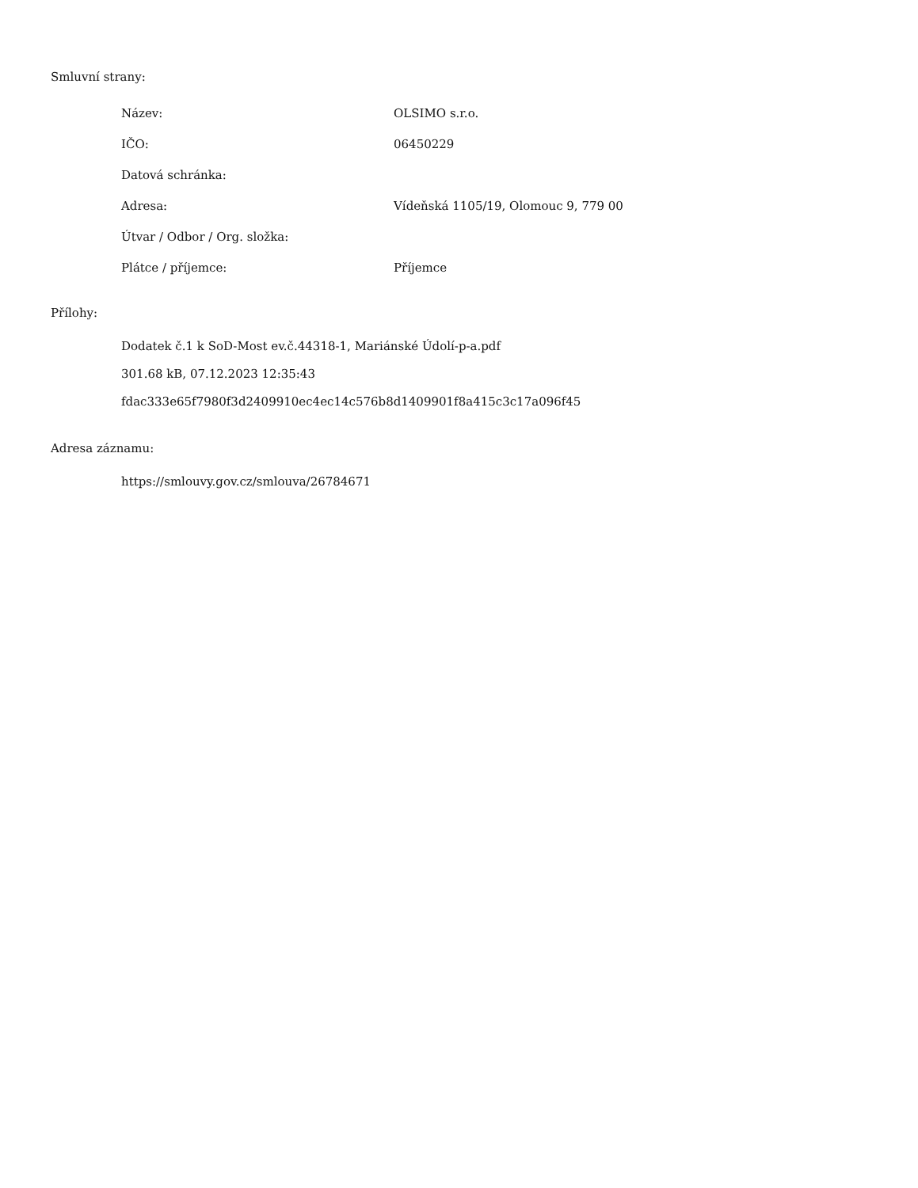Smluvní strany:
| Název: | OLSIMO s.r.o. |
| IČO: | 06450229 |
| Datová schránka: | |
| Adresa: | Vídeňská 1105/19, Olomouc 9, 779 00 |
| Útvar / Odbor / Org. složka: | |
| Plátce / příjemce: | Příjemce |
Přílohy:
Dodatek č.1 k SoD-Most ev.č.44318-1, Mariánské Údolí-p-a.pdf
301.68 kB, 07.12.2023 12:35:43
fdac333e65f7980f3d2409910ec4ec14c576b8d1409901f8a415c3c17a096f45
Adresa záznamu:
https://smlouvy.gov.cz/smlouva/26784671